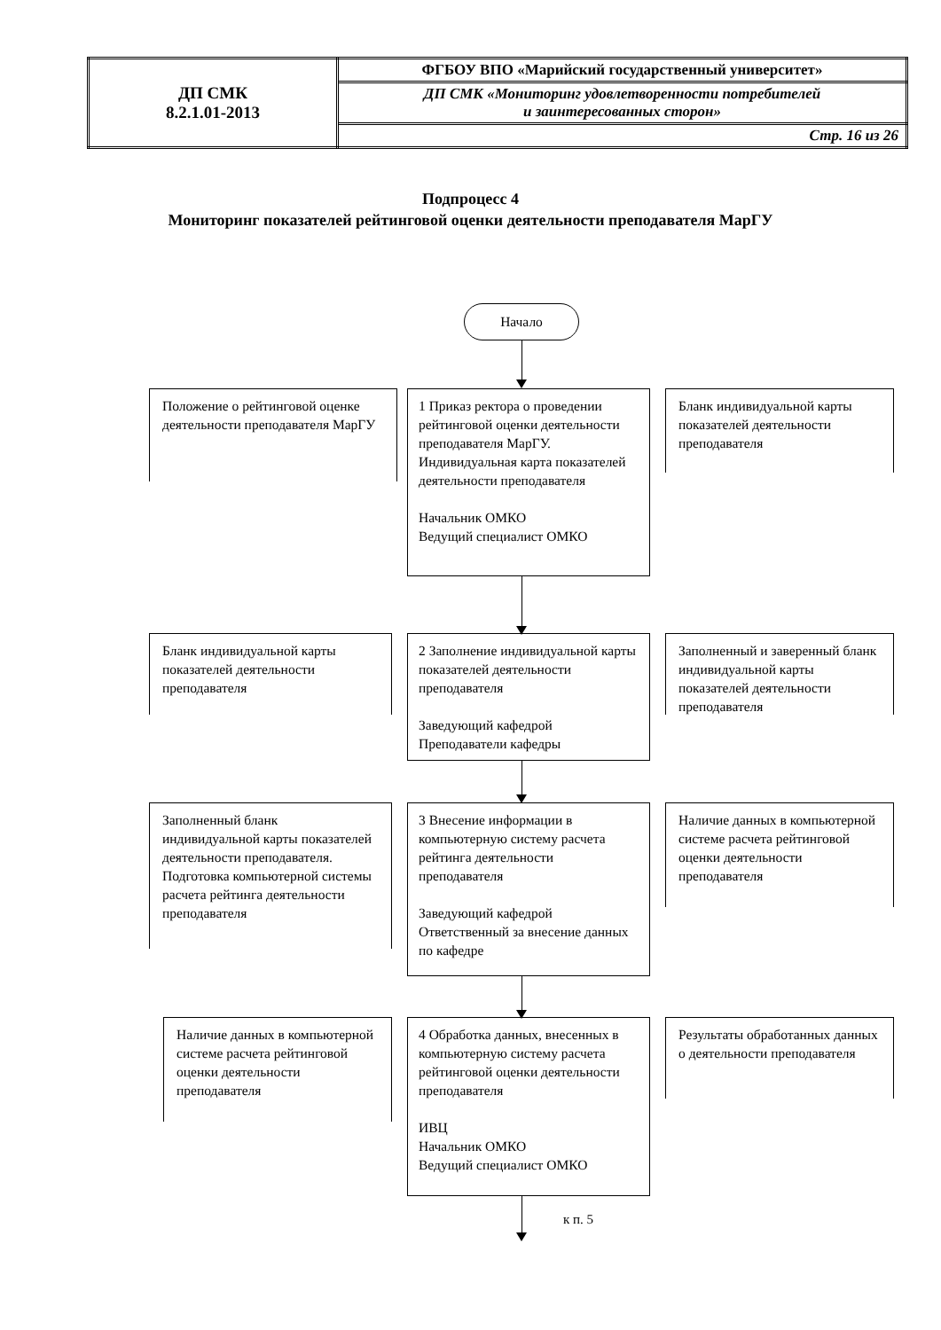| ДП СМК 8.2.1.01-2013 | ФГБОУ ВПО «Марийский государственный университет» |
| | ДП СМК «Мониторинг удовлетворенности потребителей и заинтересованных сторон» |
| | Стр. 16 из 26 |
Подпроцесс 4
Мониторинг показателей рейтинговой оценки деятельности преподавателя МарГУ
Начало
Положение о рейтинговой оценке деятельности преподавателя МарГУ
1 Приказ ректора о проведении рейтинговой оценки деятельности преподавателя МарГУ. Индивидуальная карта показателей деятельности преподавателя
Начальник ОМКО
Ведущий специалист ОМКО
Бланк индивидуальной карты показателей деятельности преподавателя
Бланк индивидуальной карты показателей деятельности преподавателя
2 Заполнение индивидуальной карты показателей деятельности преподавателя
Заведующий кафедрой
Преподаватели кафедры
Заполненный и заверенный бланк индивидуальной карты показателей деятельности преподавателя
Заполненный бланк индивидуальной карты показателей деятельности преподавателя. Подготовка компьютерной системы расчета рейтинга деятельности преподавателя
3 Внесение информации в компьютерную систему расчета рейтинга деятельности преподавателя
Заведующий кафедрой
Ответственный за внесение данных по кафедре
Наличие данных в компьютерной системе расчета рейтинговой оценки деятельности преподавателя
Наличие данных в компьютерной системе расчета рейтинговой оценки деятельности преподавателя
4 Обработка данных, внесенных в компьютерную систему расчета рейтинговой оценки деятельности преподавателя
ИВЦ
Начальник ОМКО
Ведущий специалист ОМКО
Результаты обработанных данных о деятельности преподавателя
к п. 5